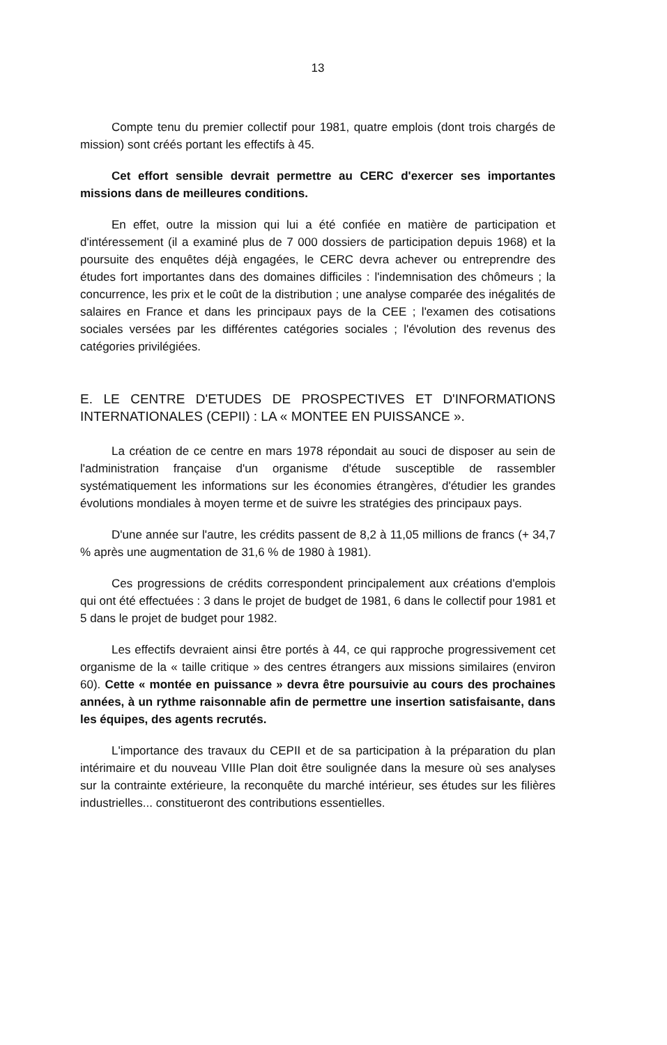13
Compte tenu du premier collectif pour 1981, quatre emplois (dont trois chargés de mission) sont créés portant les effectifs à 45.
Cet effort sensible devrait permettre au CERC d'exercer ses importantes missions dans de meilleures conditions.
En effet, outre la mission qui lui a été confiée en matière de participation et d'intéressement (il a examiné plus de 7 000 dossiers de participation depuis 1968) et la poursuite des enquêtes déjà engagées, le CERC devra achever ou entreprendre des études fort importantes dans des domaines difficiles : l'indemnisation des chômeurs ; la concurrence, les prix et le coût de la distribution ; une analyse comparée des inégalités de salaires en France et dans les principaux pays de la CEE ; l'examen des cotisations sociales versées par les différentes catégories sociales ; l'évolution des revenus des catégories privilégiées.
E. LE CENTRE D'ETUDES DE PROSPECTIVES ET D'INFORMATIONS INTERNATIONALES (CEPII) : LA « MONTEE EN PUISSANCE ».
La création de ce centre en mars 1978 répondait au souci de disposer au sein de l'administration française d'un organisme d'étude susceptible de rassembler systématiquement les informations sur les économies étrangères, d'étudier les grandes évolutions mondiales à moyen terme et de suivre les stratégies des principaux pays.
D'une année sur l'autre, les crédits passent de 8,2 à 11,05 millions de francs (+ 34,7 % après une augmentation de 31,6 % de 1980 à 1981).
Ces progressions de crédits correspondent principalement aux créations d'emplois qui ont été effectuées : 3 dans le projet de budget de 1981, 6 dans le collectif pour 1981 et 5 dans le projet de budget pour 1982.
Les effectifs devraient ainsi être portés à 44, ce qui rapproche progressivement cet organisme de la « taille critique » des centres étrangers aux missions similaires (environ 60). Cette « montée en puissance » devra être poursuivie au cours des prochaines années, à un rythme raisonnable afin de permettre une insertion satisfaisante, dans les équipes, des agents recrutés.
L'importance des travaux du CEPII et de sa participation à la préparation du plan intérimaire et du nouveau VIIIe Plan doit être soulignée dans la mesure où ses analyses sur la contrainte extérieure, la reconquête du marché intérieur, ses études sur les filières industrielles... constitueront des contributions essentielles.